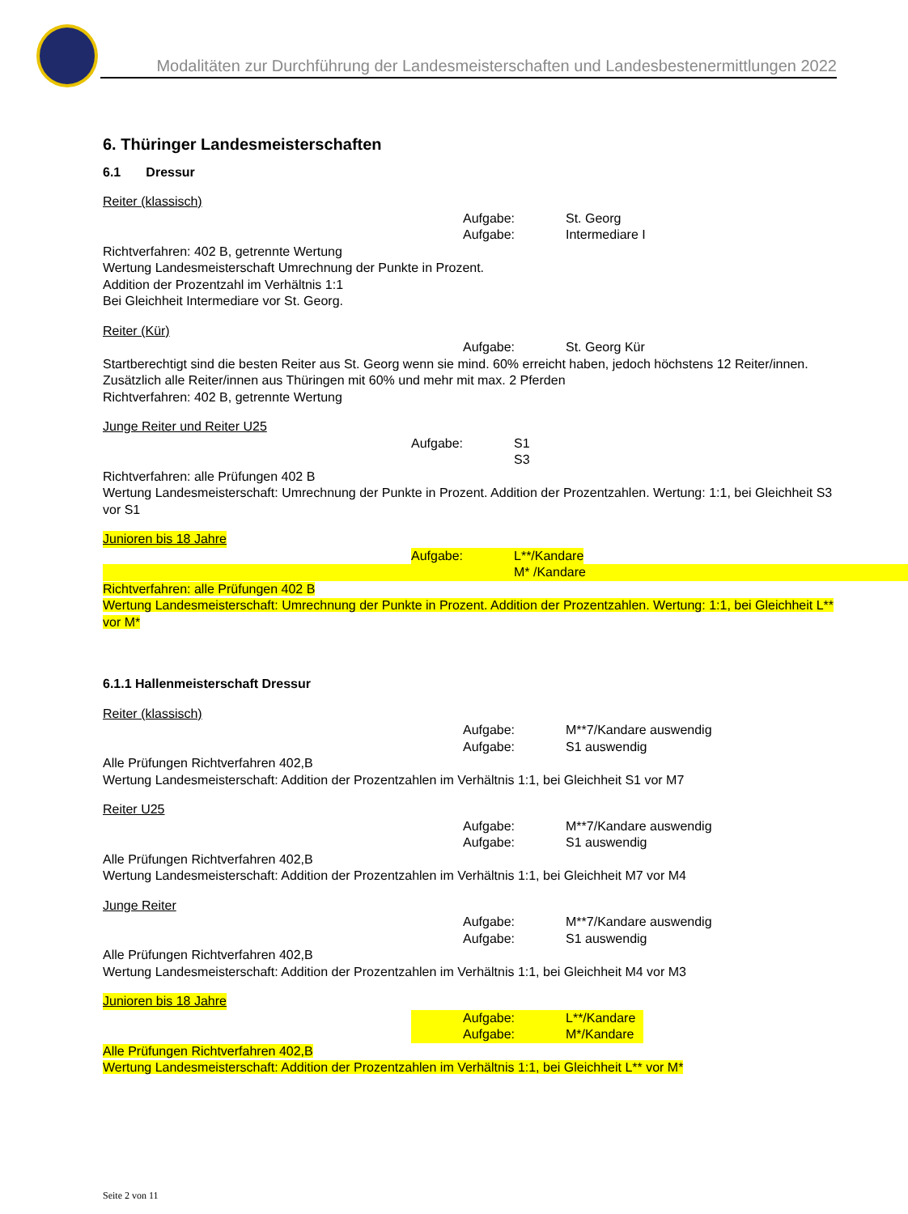Modalitäten zur Durchführung der Landesmeisterschaften und Landesbestenermittlungen 2022
6. Thüringer Landesmeisterschaften
6.1 Dressur
Reiter (klassisch)
Aufgabe: St. Georg
Aufgabe: Intermediare I
Richtverfahren: 402 B, getrennte Wertung
Wertung Landesmeisterschaft Umrechnung der Punkte in Prozent.
Addition der Prozentzahl im Verhältnis 1:1
Bei Gleichheit Intermediare vor St. Georg.
Reiter (Kür)
Aufgabe: St. Georg Kür
Startberechtigt sind die besten Reiter aus St. Georg wenn sie mind. 60% erreicht haben, jedoch höchstens 12 Reiter/innen.
Zusätzlich alle Reiter/innen aus Thüringen mit 60% und mehr mit max. 2 Pferden
Richtverfahren: 402 B, getrennte Wertung
Junge Reiter und Reiter U25
Aufgabe: S1
S3
Richtverfahren: alle Prüfungen 402 B
Wertung Landesmeisterschaft: Umrechnung der Punkte in Prozent. Addition der Prozentzahlen. Wertung: 1:1, bei Gleichheit S3 vor S1
Junioren bis 18 Jahre
Aufgabe: L**/Kandare
M* /Kandare
Richtverfahren: alle Prüfungen 402 B
Wertung Landesmeisterschaft: Umrechnung der Punkte in Prozent. Addition der Prozentzahlen. Wertung: 1:1, bei Gleichheit L** vor M*
6.1.1 Hallenmeisterschaft Dressur
Reiter (klassisch)
Aufgabe: M**7/Kandare auswendig
Aufgabe: S1 auswendig
Alle Prüfungen Richtverfahren 402,B
Wertung Landesmeisterschaft: Addition der Prozentzahlen im Verhältnis 1:1, bei Gleichheit S1 vor M7
Reiter U25
Aufgabe: M**7/Kandare auswendig
Aufgabe: S1 auswendig
Alle Prüfungen Richtverfahren 402,B
Wertung Landesmeisterschaft: Addition der Prozentzahlen im Verhältnis 1:1, bei Gleichheit M7 vor M4
Junge Reiter
Aufgabe: M**7/Kandare auswendig
Aufgabe: S1 auswendig
Alle Prüfungen Richtverfahren 402,B
Wertung Landesmeisterschaft: Addition der Prozentzahlen im Verhältnis 1:1, bei Gleichheit M4 vor M3
Junioren bis 18 Jahre
Aufgabe: L**/Kandare
Aufgabe: M*/Kandare
Alle Prüfungen Richtverfahren 402,B
Wertung Landesmeisterschaft: Addition der Prozentzahlen im Verhältnis 1:1, bei Gleichheit L** vor M*
Seite 2 von 11